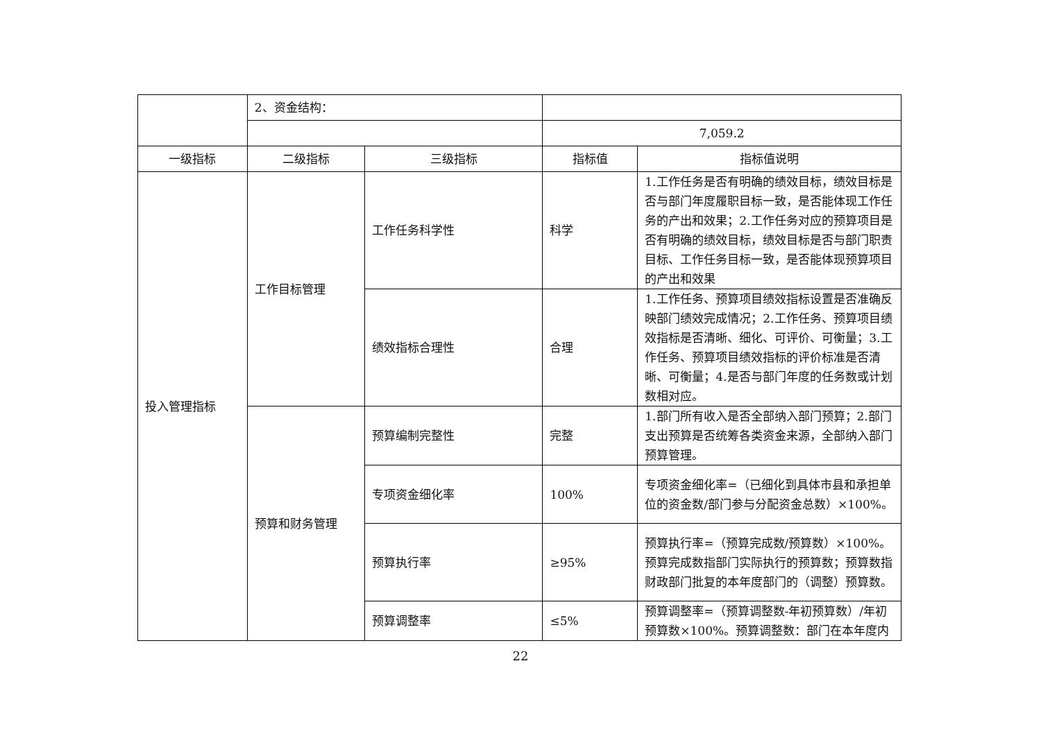| | 2、资金结构： | | | |
| | | | 7,059.2 | |
| 一级指标 | 二级指标 | 三级指标 | 指标值 | 指标值说明 |
| 投入管理指标 | 工作目标管理 | 工作任务科学性 | 科学 | 1.工作任务是否有明确的绩效目标，绩效目标是否与部门年度履职目标一致，是否能体现工作任务的产出和效果；2.工作任务对应的预算项目是否有明确的绩效目标，绩效目标是否与部门职责目标、工作任务目标一致，是否能体现预算项目的产出和效果 |
| | | 绩效指标合理性 | 合理 | 1.工作任务、预算项目绩效指标设置是否准确反映部门绩效完成情况；2.工作任务、预算项目绩效指标是否清晰、细化、可评价、可衡量；3.工作任务、预算项目绩效指标的评价标准是否清晰、可衡量；4.是否与部门年度的任务数或计划数相对应。 |
| | 预算和财务管理 | 预算编制完整性 | 完整 | 1.部门所有收入是否全部纳入部门预算；2.部门支出预算是否统筹各类资金来源，全部纳入部门预算管理。 |
| | | 专项资金细化率 | 100% | 专项资金细化率=（已细化到具体市县和承担单位的资金数/部门参与分配资金总数）×100%。 |
| | | 预算执行率 | ≥95% | 预算执行率=（预算完成数/预算数）×100%。预算完成数指部门实际执行的预算数；预算数指财政部门批复的本年度部门的（调整）预算数。 |
| | | 预算调整率 | ≤5% | 预算调整率=（预算调整数-年初预算数）/年初预算数×100%。预算调整数：部门在本年度内 |
22